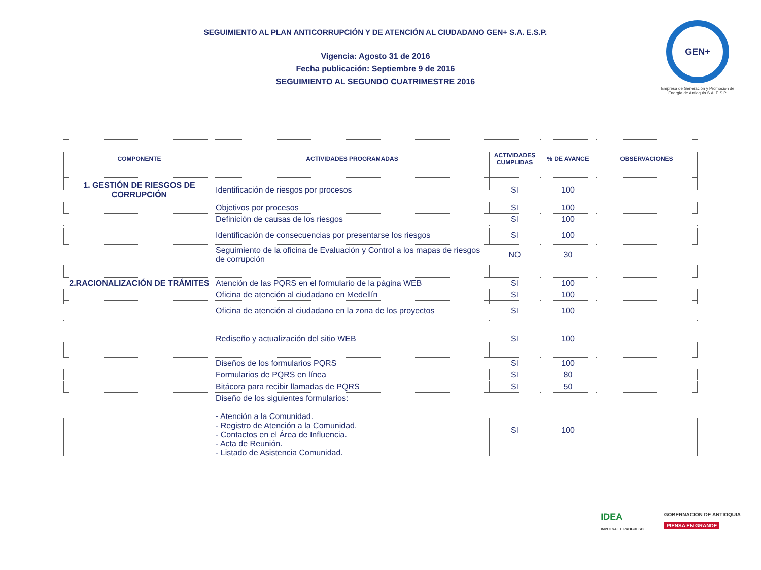SEGUIMIENTO AL PLAN ANTICORRUPCIÓN Y DE ATENCIÓN AL CIUDADANO GEN+ S.A. E.S.P.
Vigencia: Agosto 31 de 2016
Fecha publicación: Septiembre 9 de 2016
SEGUIMIENTO AL SEGUNDO CUATRIMESTRE 2016
GEN+
Empresa de Generación y Promoción de Energía de Antioquia S.A. E.S.P.
| COMPONENTE | ACTIVIDADES PROGRAMADAS | ACTIVIDADES CUMPLIDAS | % DE AVANCE | OBSERVACIONES |
| --- | --- | --- | --- | --- |
| 1. GESTIÓN DE RIESGOS DE CORRUPCIÓN | Identificación de riesgos por procesos | SI | 100 | |
| | Objetivos por procesos | SI | 100 | |
| | Definición de causas de los riesgos | SI | 100 | |
| | Identificación de consecuencias por presentarse los riesgos | SI | 100 | |
| | Seguimiento de la oficina de Evaluación y Control a los mapas de riesgos de corrupción | NO | 30 | |
| 2.RACIONALIZACIÓN DE TRÁMITES | Atención de las PQRS en el formulario de la página WEB | SI | 100 | |
| | Oficina de atención al ciudadano en Medellín | SI | 100 | |
| | Oficina de atención al ciudadano en la zona de los proyectos | SI | 100 | |
| | Rediseño y actualización del sitio WEB | SI | 100 | |
| | Diseños de los formularios PQRS | SI | 100 | |
| | Formularios de PQRS en línea | SI | 80 | |
| | Bitácora para recibir llamadas de PQRS | SI | 50 | |
| | Diseño de los siguientes formularios: - Atención a la Comunidad. - Registro de Atención a la Comunidad. - Contactos en el Área de Influencia. - Acta de Reunión. - Listado de Asistencia Comunidad. | SI | 100 | |
IDEA
IMPULSA EL PROGRESO
GOBERNACIÓN DE ANTIOQUIA
PIENSA EN GRANDE